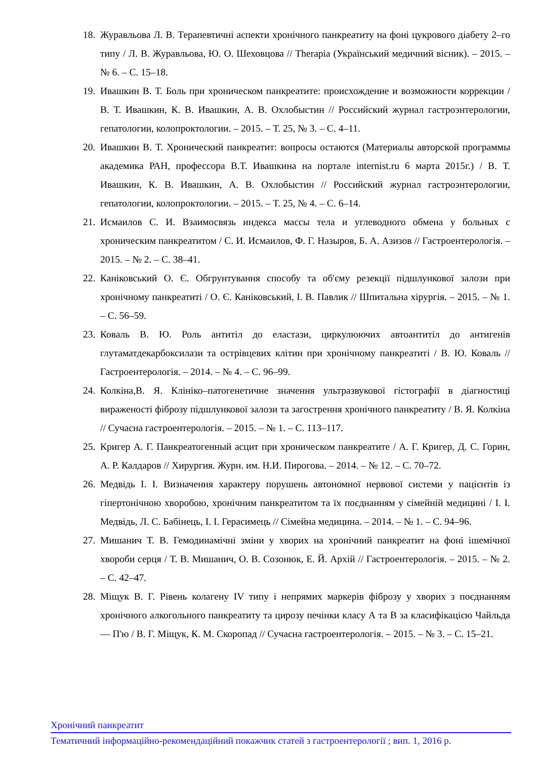18. Журавльова Л. В. Терапевтичні аспекти хронічного панкреатиту на фоні цукрового діабету 2–го типу / Л. В. Журавльова, Ю. О. Шеховцова // Therapia (Український медичний вісник). – 2015. – № 6. – С. 15–18.
19. Ивашкин В. Т. Боль при хроническом панкреатите: происхождение и возможности коррекции / В. Т. Ивашкин, К. В. Ивашкин, А. В. Охлобыстин // Российский журнал гастроэнтерологии, гепатологии, колопроктологии. – 2015. – Т. 25, № 3. – С. 4–11.
20. Ивашкин В. Т. Хронический панкреатит: вопросы остаются (Материалы авторской программы академика РАН, профессора В.Т. Ивашкина на портале internist.ru 6 марта 2015г.) / В. Т. Ивашкин, К. В. Ивашкин, А. В. Охлобыстин // Российский журнал гастроэнтерологии, гепатологии, колопроктологии. – 2015. – Т. 25, № 4. – С. 6–14.
21. Исмаилов С. И. Взаимосвязь индекса массы тела и углеводного обмена у больных с хроническим панкреатитом / С. И. Исмаилов, Ф. Г. Назыров, Б. А. Азизов // Гастроентерологія. – 2015. – № 2. – С. 38–41.
22. Каніковський О. Є. Обгрунтування способу та об'єму резекції підшлункової залози при хронічному панкреатиті / О. Є. Каніковський, І. В. Павлик // Шпитальна хірургія. – 2015. – № 1. – С. 56–59.
23. Коваль В. Ю. Роль антитіл до еластази, циркулюючих автоантитіл до антигенів глутаматдекарбоксилази та острівцевих клітин при хронічному панкреатиті / В. Ю. Коваль // Гастроентерологія. – 2014. – № 4. – С. 96–99.
24. Колкіна,В. Я. Клініко–патогенетичне значення ультразвукової гістографії в діагностиці вираженості фіброзу підшлункової залози та загострення хронічного панкреатиту / В. Я. Колкіна // Сучасна гастроентерологія. – 2015. – № 1. – С. 113–117.
25. Кригер А. Г. Панкреатогенный асцит при хроническом панкреатите / А. Г. Кригер, Д. С. Горин, А. Р. Калдаров // Хирургия. Журн. им. Н.И. Пирогова. – 2014. – № 12. – С. 70–72.
26. Медвідь І. І. Визначення характеру порушень автономної нервової системи у пацієнтів із гіпертонічною хворобою, хронічним панкреатитом та їх поєднанням у сімейній медицині / І. І. Медвідь, Л. С. Бабінець, І. І. Герасимець // Сімейна медицина. – 2014. – № 1. – С. 94–96.
27. Мишанич Т. В. Гемодинамічні зміни у хворих на хронічний панкреатит на фоні ішемічної хвороби серця / Т. В. Мишанич, О. В. Созонюк, Е. Й. Архій // Гастроентерологія. – 2015. – № 2. – С. 42–47.
28. Міщук В. Г. Рівень колагену IV типу і непрямих маркерів фіброзу у хворих з поєднанням хронічного алкогольного панкреатиту та цирозу печінки класу А та В за класифікацією Чайльда — П'ю / В. Г. Міщук, К. М. Скоропад // Сучасна гастроентерологія. – 2015. – № 3. – С. 15–21.
Хронічний панкреатит
Тематичний інформаційно-рекомендаційний покажчик статей з гастроентерології ; вип. 1, 2016 р.